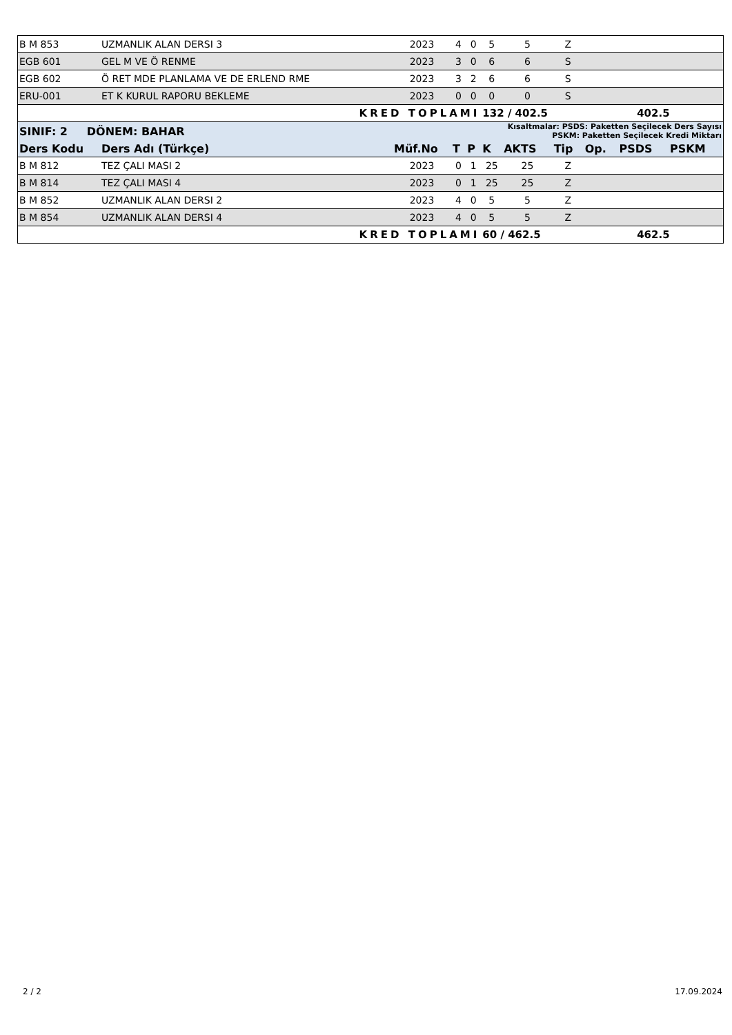| B M 853 | UZMANLIK ALAN DERSI 3 | 2023 | 4 | 0 | 5 | 5 | Z | | | |
| EGB 601 | GEL M VE Ö RENME | 2023 | 3 | 0 | 6 | 6 | S | | | |
| EGB 602 | Ö RET MDE PLANLAMA VE DE ERLEND RME | 2023 | 3 | 2 | 6 | 6 | S | | | |
| ERU-001 | ET K KURUL RAPORU BEKLEME | 2023 | 0 | 0 | 0 | 0 | S | | | |
| | KRED TOPLAMI | | | | 132 / 402.5 | | | 402.5 | | |
| SINIF: 2 DÖNEM: BAHAR | | | Kısaltmalar: PSDS: Paketten Seçilecek Ders Sayısı PSKM: Paketten Seçilecek Kredi Miktarı | | | | | | | |
| Ders Kodu | Ders Adı (Türkçe) | Müf.No | T | P | K | AKTS | Tip | Op. | PSDS | PSKM |
| B M 812 | TEZ ÇALI MASI 2 | 2023 | 0 | 1 | 25 | 25 | Z | | | |
| B M 814 | TEZ ÇALI MASI 4 | 2023 | 0 | 1 | 25 | 25 | Z | | | |
| B M 852 | UZMANLIK ALAN DERSI 2 | 2023 | 4 | 0 | 5 | 5 | Z | | | |
| B M 854 | UZMANLIK ALAN DERSI 4 | 2023 | 4 | 0 | 5 | 5 | Z | | | |
| | KRED TOPLAMI | | | | 60 / 462.5 | | | 462.5 | | |
2 / 2 17.09.2024